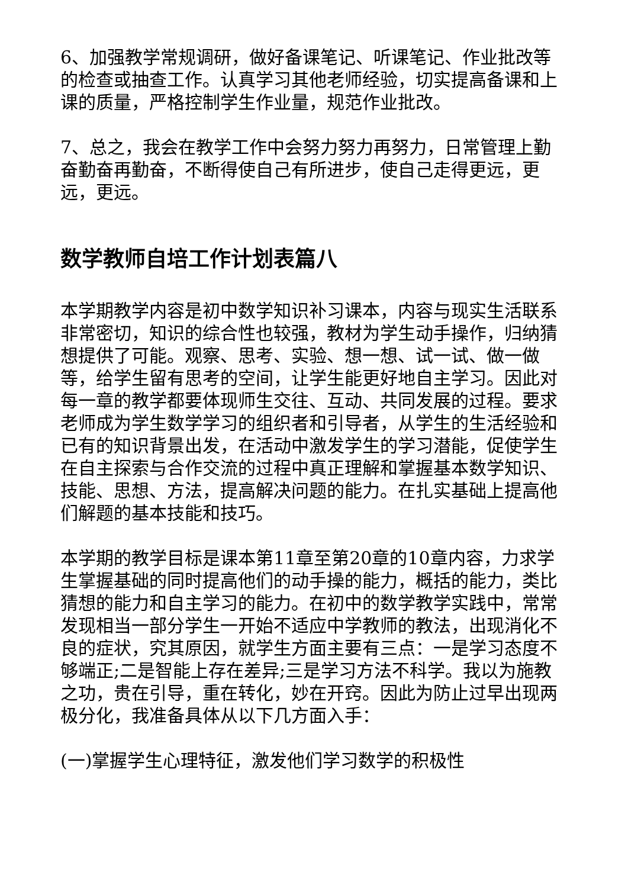6、加强教学常规调研，做好备课笔记、听课笔记、作业批改等的检查或抽查工作。认真学习其他老师经验，切实提高备课和上课的质量，严格控制学生作业量，规范作业批改。
7、总之，我会在教学工作中会努力努力再努力，日常管理上勤奋勤奋再勤奋，不断得使自己有所进步，使自己走得更远，更远，更远。
数学教师自培工作计划表篇八
本学期教学内容是初中数学知识补习课本，内容与现实生活联系非常密切，知识的综合性也较强，教材为学生动手操作，归纳猜想提供了可能。观察、思考、实验、想一想、试一试、做一做等，给学生留有思考的空间，让学生能更好地自主学习。因此对每一章的教学都要体现师生交往、互动、共同发展的过程。要求老师成为学生数学学习的组织者和引导者，从学生的生活经验和已有的知识背景出发，在活动中激发学生的学习潜能，促使学生在自主探索与合作交流的过程中真正理解和掌握基本数学知识、技能、思想、方法，提高解决问题的能力。在扎实基础上提高他们解题的基本技能和技巧。
本学期的教学目标是课本第11章至第20章的10章内容，力求学生掌握基础的同时提高他们的动手操的能力，概括的能力，类比猜想的能力和自主学习的能力。在初中的数学教学实践中，常常发现相当一部分学生一开始不适应中学教师的教法，出现消化不良的症状，究其原因，就学生方面主要有三点：一是学习态度不够端正;二是智能上存在差异;三是学习方法不科学。我以为施教之功，贵在引导，重在转化，妙在开窍。因此为防止过早出现两极分化，我准备具体从以下几方面入手：
(一)掌握学生心理特征，激发他们学习数学的积极性